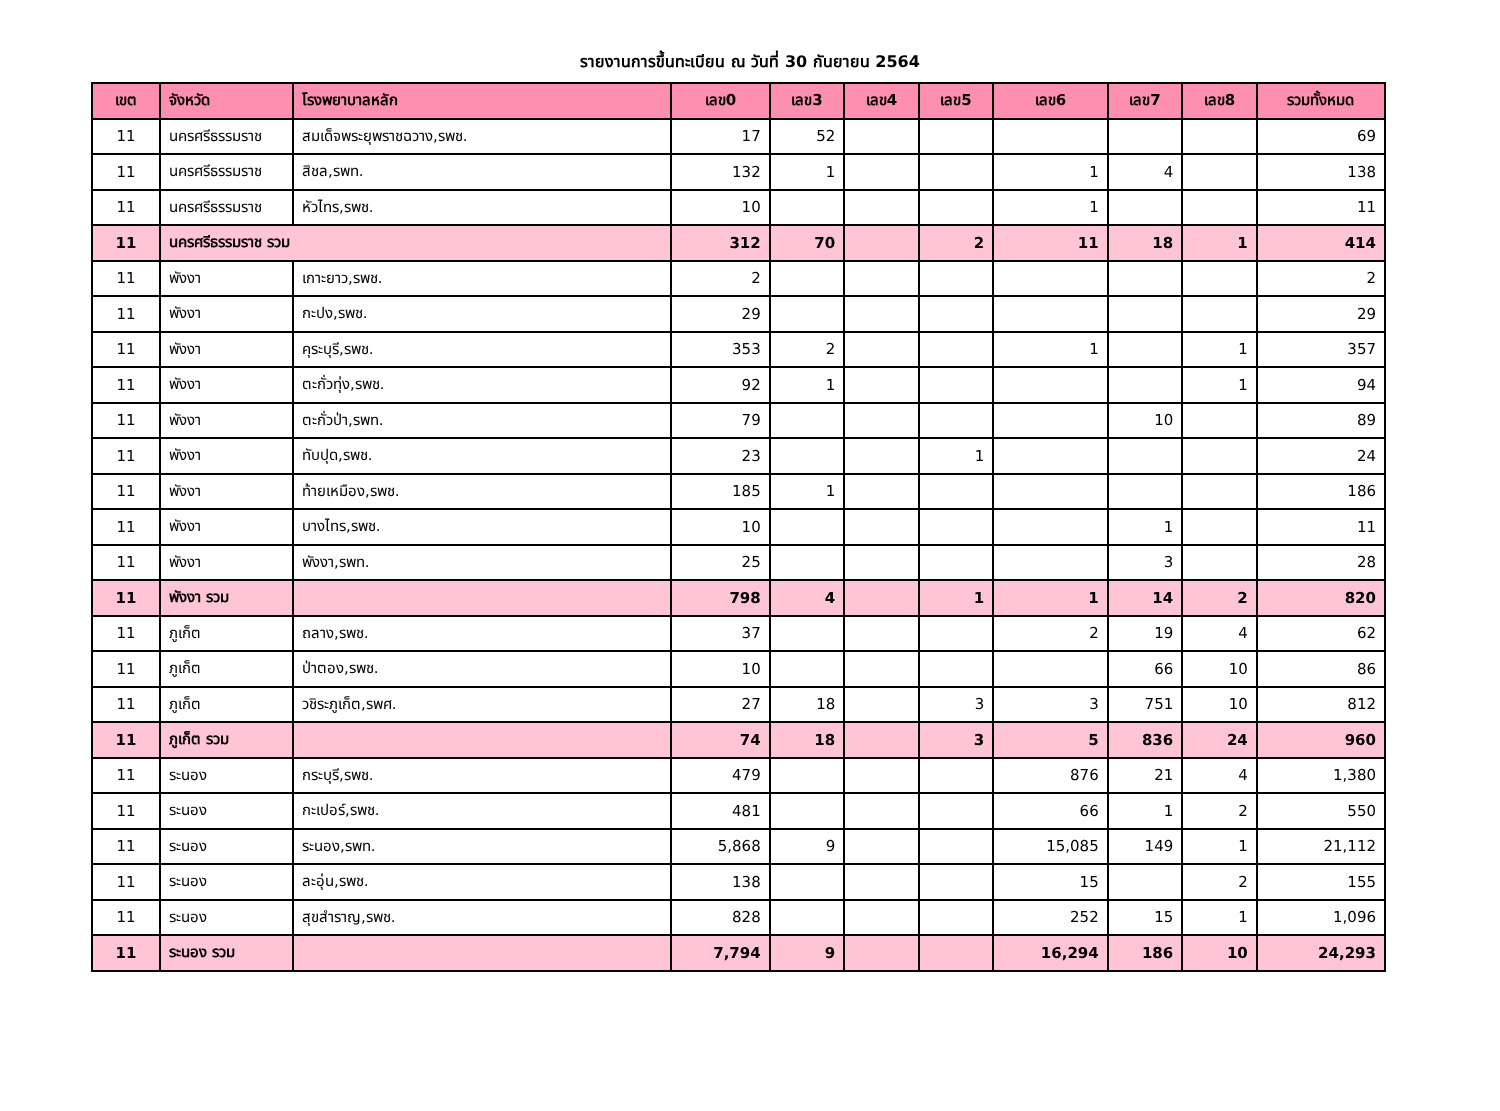รายงานการขึ้นทะเบียน ณ วันที่ 30 กันยายน 2564
| เขต | จังหวัด | โรงพยาบาลหลัก | เลข0 | เลข3 | เลข4 | เลข5 | เลข6 | เลข7 | เลข8 | รวมทั้งหมด |
| --- | --- | --- | --- | --- | --- | --- | --- | --- | --- | --- |
| 11 | นครศรีธรรมราช | สมเด็จพระยุพราชฉวาง,รพช. | 17 | 52 | | | | | | 69 |
| 11 | นครศรีธรรมราช | สิชล,รพท. | 132 | 1 | | | 1 | 4 | | 138 |
| 11 | นครศรีธรรมราช | หัวไทร,รพช. | 10 | | | | 1 | | | 11 |
| 11 | นครศรีธรรมราช รวม | | 312 | 70 | | 2 | 11 | 18 | 1 | 414 |
| 11 | พังงา | เกาะยาว,รพช. | 2 | | | | | | | 2 |
| 11 | พังงา | กะปง,รพช. | 29 | | | | | | | 29 |
| 11 | พังงา | คุระบุรี,รพช. | 353 | 2 | | | 1 | | 1 | 357 |
| 11 | พังงา | ตะกั่วทุ่ง,รพช. | 92 | 1 | | | | | 1 | 94 |
| 11 | พังงา | ตะกั่วป่า,รพท. | 79 | | | | | 10 | | 89 |
| 11 | พังงา | ทับปุด,รพช. | 23 | | | 1 | | | | 24 |
| 11 | พังงา | ท้ายเหมือง,รพช. | 185 | 1 | | | | | | 186 |
| 11 | พังงา | บางไทร,รพช. | 10 | | | | | 1 | | 11 |
| 11 | พังงา | พังงา,รพท. | 25 | | | | | 3 | | 28 |
| 11 | พังงา รวม | | 798 | 4 | | 1 | 1 | 14 | 2 | 820 |
| 11 | ภูเก็ต | ถลาง,รพช. | 37 | | | | 2 | 19 | 4 | 62 |
| 11 | ภูเก็ต | ป่าตอง,รพช. | 10 | | | | | 66 | 10 | 86 |
| 11 | ภูเก็ต | วชิระภูเก็ต,รพศ. | 27 | 18 | | 3 | 3 | 751 | 10 | 812 |
| 11 | ภูเก็ต รวม | | 74 | 18 | | 3 | 5 | 836 | 24 | 960 |
| 11 | ระนอง | กระบุรี,รพช. | 479 | | | | 876 | 21 | 4 | 1,380 |
| 11 | ระนอง | กะเปอร์,รพช. | 481 | | | | 66 | 1 | 2 | 550 |
| 11 | ระนอง | ระนอง,รพท. | 5,868 | 9 | | | 15,085 | 149 | 1 | 21,112 |
| 11 | ระนอง | ละอุ่น,รพช. | 138 | | | | 15 | | 2 | 155 |
| 11 | ระนอง | สุขสำราญ,รพช. | 828 | | | | 252 | 15 | 1 | 1,096 |
| 11 | ระนอง รวม | | 7,794 | 9 | | | 16,294 | 186 | 10 | 24,293 |